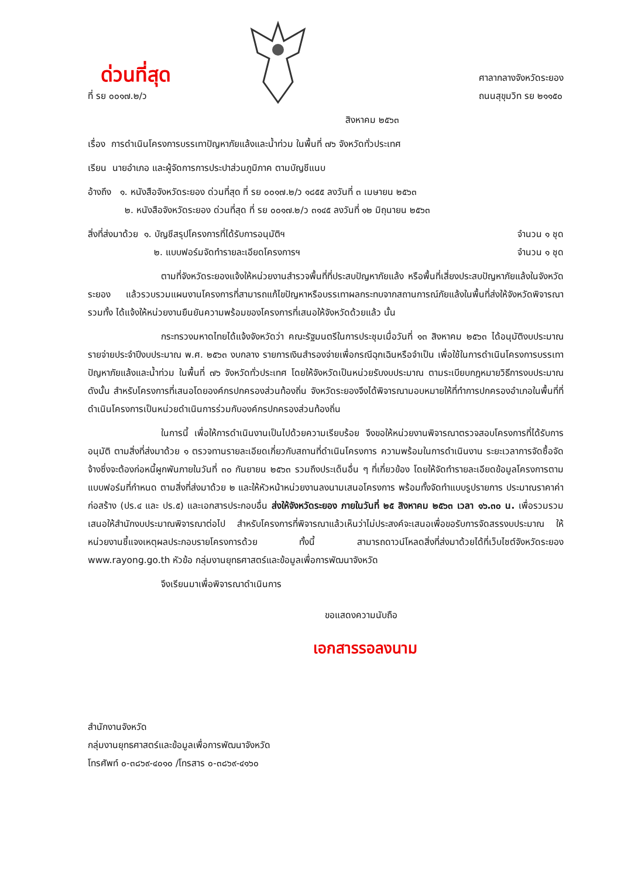ด่วนที่สุด
ที่ รย ๐๐๑๗.๒/ว
ศาลากลางจังหวัดระยอง
ถนนสุขุมวิท รย ๒๑๑๕๐
สิงหาคม ๒๕๖๓
เรื่อง การดำเนินโครงการบรรเทาปัญหาภัยแล้งและน้ำท่วม ในพื้นที่ ๗๖ จังหวัดทั่วประเทศ
เรียน นายอำเภอ และผู้จัดการการประปาส่วนภูมิภาค ตามบัญชีแนบ
อ้างถึง ๑. หนังสือจังหวัดระยอง ด่วนที่สุด ที่ รย ๐๐๑๗.๒/ว ๑๘๕๕ ลงวันที่ ๓ เมษายน ๒๕๖๓
๒. หนังสือจังหวัดระยอง ด่วนที่สุด ที่ รย ๐๐๑๗.๒/ว ๓๑๔๕ ลงวันที่ ๑๒ มิถุนายน ๒๕๖๓
สิ่งที่ส่งมาด้วย ๑. บัญชีสรุปโครงการที่ได้รับการอนุมัติฯ จำนวน ๑ ชุด
๒. แบบฟอร์มจัดทำรายละเอียดโครงการฯ จำนวน ๑ ชุด
ตามที่จังหวัดระยองแจ้งให้หน่วยงานสำรวจพื้นที่ที่ประสบปัญหาภัยแล้ง หรือพื้นที่เสี่ยงประสบปัญหาภัยแล้งในจังหวัดระยอง แล้วรวบรวมแผนงานโครงการที่สามารถแก้ไขปัญหาหรือบรรเทาผลกระทบจากสถานการณ์ภัยแล้งในพื้นที่ส่งให้จังหวัดพิจารณา รวมทั้ง ได้แจ้งให้หน่วยงานยืนยันความพร้อมของโครงการที่เสนอให้จังหวัดด้วยแล้ว นั้น
กระทรวงมหาดไทยได้แจ้งจังหวัดว่า คณะรัฐมนตรีในการประชุมเมื่อวันที่ ๑๓ สิงหาคม ๒๕๖๓ ได้อนุมัติงบประมาณรายจ่ายประจำปีงบประมาณ พ.ศ. ๒๕๖๓ งบกลาง รายการเงินสำรองจ่ายเพื่อกรณีฉุกเฉินหรือจำเป็น เพื่อใช้ในการดำเนินโครงการบรรเทาปัญหาภัยแล้งและน้ำท่วม ในพื้นที่ ๗๖ จังหวัดทั่วประเทศ โดยให้จังหวัดเป็นหน่วยรับงบประมาณ ตามระเบียบกฎหมายวิธีการงบประมาณ ดังนั้น สำหรับโครงการที่เสนอโดยองค์กรปกครองส่วนท้องถิ่น จังหวัดระยองจึงได้พิจารณามอบหมายให้ที่ทำการปกครองอำเภอในพื้นที่ที่ดำเนินโครงการเป็นหน่วยดำเนินการร่วมกับองค์กรปกครองส่วนท้องถิ่น
ในการนี้ เพื่อให้การดำเนินงานเป็นไปด้วยความเรียบร้อย จึงขอให้หน่วยงานพิจารณาตรวจสอบโครงการที่ได้รับการอนุมัติ ตามสิ่งที่ส่งมาด้วย ๑ ตรวจทานรายละเอียดเกี่ยวกับสถานที่ดำเนินโครงการ ความพร้อมในการดำเนินงาน ระยะเวลาการจัดซื้อจัดจ้างซึ่งจะต้องก่อหนี้ผูกพันภายในวันที่ ๓๐ กันยายน ๒๕๖๓ รวมถึงประเด็นอื่น ๆ ที่เกี่ยวข้อง โดยให้จัดทำรายละเอียดข้อมูลโครงการตามแบบฟอร์มที่กำหนด ตามสิ่งที่ส่งมาด้วย ๒ และให้หัวหน้าหน่วยงานลงนามเสนอโครงการ พร้อมทั้งจัดทำแบบรูปรายการ ประมาณราคาค่าก่อสร้าง (ปร.๔ และ ปร.๕) และเอกสารประกอบอื่น ส่งให้จังหวัดระยอง ภายในวันที่ ๒๕ สิงหาคม ๒๕๖๓ เวลา ๑๖.๓๐ น. เพื่อรวมรวมเสนอให้สำนักงบประมาณพิจารณาต่อไป สำหรับโครงการที่พิจารณาแล้วเห็นว่าไม่ประสงค์จะเสนอเพื่อขอรับการจัดสรรงบประมาณ ให้หน่วยงานชี้แจงเหตุผลประกอบรายโครงการด้วย ทั้งนี้ สามารถดาวน์โหลดสิ่งที่ส่งมาด้วยได้ที่เว็บไซต์จังหวัดระยอง www.rayong.go.th หัวข้อ กลุ่มงานยุทธศาสตร์และข้อมูลเพื่อการพัฒนาจังหวัด
จึงเรียนมาเพื่อพิจารณาดำเนินการ
ขอแสดงความนับถือ
เอกสารรอลงนาม
สำนักงานจังหวัด
กลุ่มงานยุทธศาสตร์และข้อมูลเพื่อการพัฒนาจังหวัด
โทรศัพท์ ๐-๓๘๖๙-๔๐๑๐ /โทรสาร ๐-๓๘๖๙-๔๑๖๐